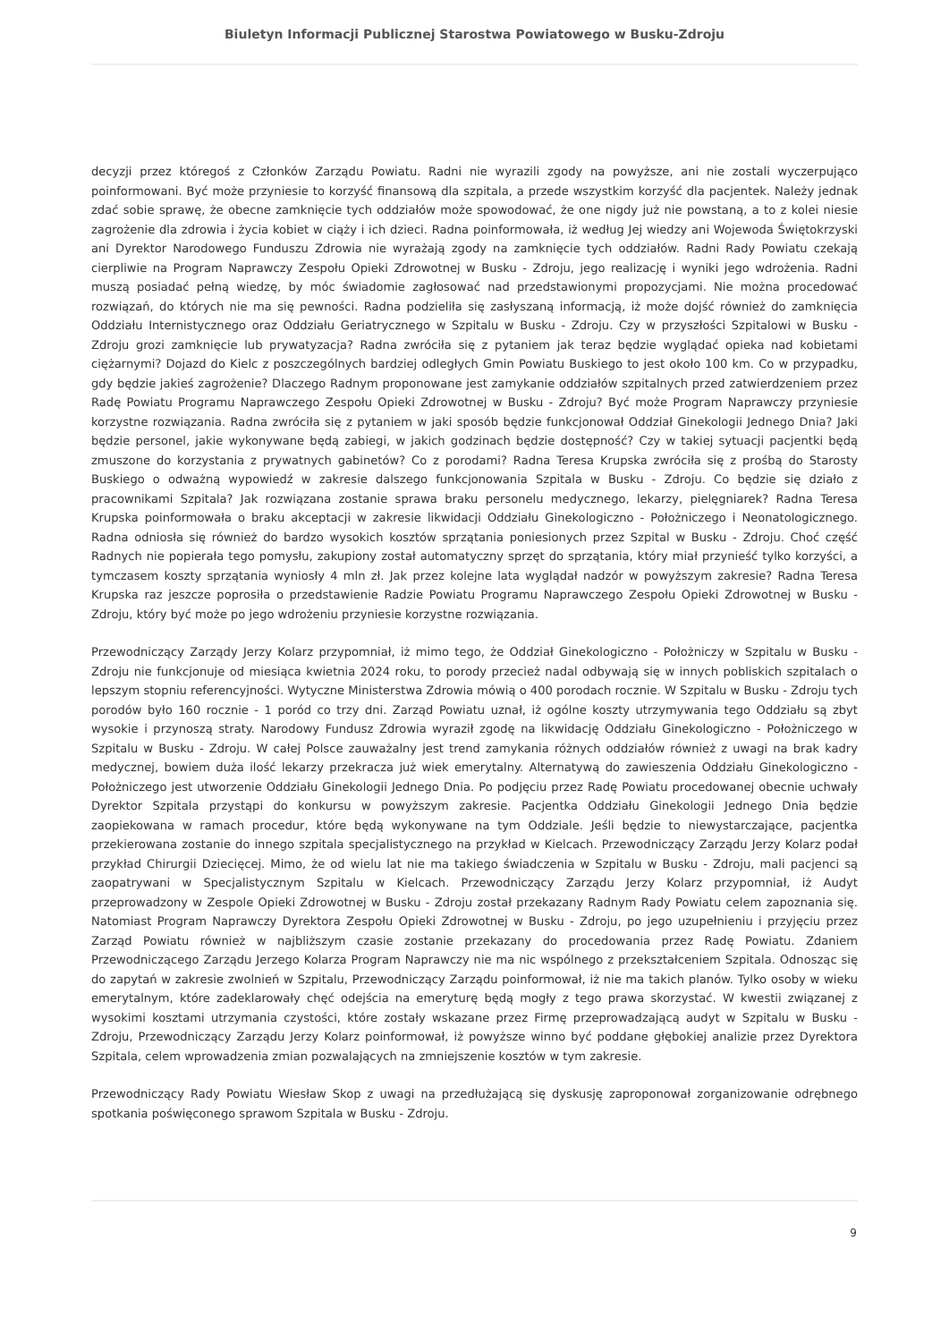Biuletyn Informacji Publicznej Starostwa Powiatowego w Busku-Zdroju
decyzji przez któregoś z Członków Zarządu Powiatu. Radni nie wyrazili zgody na powyższe, ani nie zostali wyczerpująco poinformowani. Być może przyniesie to korzyść finansową dla szpitala, a przede wszystkim korzyść dla pacjentek. Należy jednak zdać sobie sprawę, że obecne zamknięcie tych oddziałów może spowodować, że one nigdy już nie powstaną, a to z kolei niesie zagrożenie dla zdrowia i życia kobiet w ciąży i ich dzieci. Radna poinformowała, iż według Jej wiedzy ani Wojewoda Świętokrzyski ani Dyrektor Narodowego Funduszu Zdrowia nie wyrażają zgody na zamknięcie tych oddziałów. Radni Rady Powiatu czekają cierpliwie na Program Naprawczy Zespołu Opieki Zdrowotnej w Busku - Zdroju, jego realizację i wyniki jego wdrożenia. Radni muszą posiadać pełną wiedzę, by móc świadomie zagłosować nad przedstawionymi propozycjami. Nie można procedować rozwiązań, do których nie ma się pewności. Radna podzieliła się zasłyszaną informacją, iż może dojść również do zamknięcia Oddziału Internistycznego oraz Oddziału Geriatrycznego w Szpitalu w Busku - Zdroju. Czy w przyszłości Szpitalowi w Busku - Zdroju grozi zamknięcie lub prywatyzacja? Radna zwróciła się z pytaniem jak teraz będzie wyglądać opieka nad kobietami ciężarnymi? Dojazd do Kielc z poszczególnych bardziej odległych Gmin Powiatu Buskiego to jest około 100 km. Co w przypadku, gdy będzie jakieś zagrożenie? Dlaczego Radnym proponowane jest zamykanie oddziałów szpitalnych przed zatwierdzeniem przez Radę Powiatu Programu Naprawczego Zespołu Opieki Zdrowotnej w Busku - Zdroju? Być może Program Naprawczy przyniesie korzystne rozwiązania. Radna zwróciła się z pytaniem w jaki sposób będzie funkcjonował Oddział Ginekologii Jednego Dnia? Jaki będzie personel, jakie wykonywane będą zabiegi, w jakich godzinach będzie dostępność? Czy w takiej sytuacji pacjentki będą zmuszone do korzystania z prywatnych gabinetów? Co z porodami? Radna Teresa Krupska zwróciła się z prośbą do Starosty Buskiego o odważną wypowiedź w zakresie dalszego funkcjonowania Szpitala w Busku - Zdroju. Co będzie się działo z pracownikami Szpitala? Jak rozwiązana zostanie sprawa braku personelu medycznego, lekarzy, pielęgniarek? Radna Teresa Krupska poinformowała o braku akceptacji w zakresie likwidacji Oddziału Ginekologiczno - Położniczego i Neonatologicznego. Radna odniosła się również do bardzo wysokich kosztów sprzątania poniesionych przez Szpital w Busku - Zdroju. Choć część Radnych nie popierała tego pomysłu, zakupiony został automatyczny sprzęt do sprzątania, który miał przynieść tylko korzyści, a tymczasem koszty sprzątania wyniosły 4 mln zł. Jak przez kolejne lata wyglądał nadzór w powyższym zakresie? Radna Teresa Krupska raz jeszcze poprosiła o przedstawienie Radzie Powiatu Programu Naprawczego Zespołu Opieki Zdrowotnej w Busku - Zdroju, który być może po jego wdrożeniu przyniesie korzystne rozwiązania.
Przewodniczący Zarządy Jerzy Kolarz przypomniał, iż mimo tego, że Oddział Ginekologiczno - Położniczy w Szpitalu w Busku - Zdroju nie funkcjonuje od miesiąca kwietnia 2024 roku, to porody przecież nadal odbywają się w innych pobliskich szpitalach o lepszym stopniu referencyjności. Wytyczne Ministerstwa Zdrowia mówią o 400 porodach rocznie. W Szpitalu w Busku - Zdroju tych porodów było 160 rocznie - 1 poród co trzy dni. Zarząd Powiatu uznał, iż ogólne koszty utrzymywania tego Oddziału są zbyt wysokie i przynoszą straty. Narodowy Fundusz Zdrowia wyraził zgodę na likwidację Oddziału Ginekologiczno - Położniczego w Szpitalu w Busku - Zdroju. W całej Polsce zauważalny jest trend zamykania różnych oddziałów również z uwagi na brak kadry medycznej, bowiem duża ilość lekarzy przekracza już wiek emerytalny. Alternatywą do zawieszenia Oddziału Ginekologiczno - Położniczego jest utworzenie Oddziału Ginekologii Jednego Dnia. Po podjęciu przez Radę Powiatu procedowanej obecnie uchwały Dyrektor Szpitala przystąpi do konkursu w powyższym zakresie. Pacjentka Oddziału Ginekologii Jednego Dnia będzie zaopiekowana w ramach procedur, które będą wykonywane na tym Oddziale. Jeśli będzie to niewystarczające, pacjentka przekierowana zostanie do innego szpitala specjalistycznego na przykład w Kielcach. Przewodniczący Zarządu Jerzy Kolarz podał przykład Chirurgii Dziecięcej. Mimo, że od wielu lat nie ma takiego świadczenia w Szpitalu w Busku - Zdroju, mali pacjenci są zaopatrywani w Specjalistycznym Szpitalu w Kielcach. Przewodniczący Zarządu Jerzy Kolarz przypomniał, iż Audyt przeprowadzony w Zespole Opieki Zdrowotnej w Busku - Zdroju został przekazany Radnym Rady Powiatu celem zapoznania się. Natomiast Program Naprawczy Dyrektora Zespołu Opieki Zdrowotnej w Busku - Zdroju, po jego uzupełnieniu i przyjęciu przez Zarząd Powiatu również w najbliższym czasie zostanie przekazany do procedowania przez Radę Powiatu. Zdaniem Przewodniczącego Zarządu Jerzego Kolarza Program Naprawczy nie ma nic wspólnego z przekształceniem Szpitala. Odnosząc się do zapytań w zakresie zwolnień w Szpitalu, Przewodniczący Zarządu poinformował, iż nie ma takich planów. Tylko osoby w wieku emerytalnym, które zadeklarowały chęć odejścia na emeryturę będą mogły z tego prawa skorzystać. W kwestii związanej z wysokimi kosztami utrzymania czystości, które zostały wskazane przez Firmę przeprowadzającą audyt w Szpitalu w Busku - Zdroju, Przewodniczący Zarządu Jerzy Kolarz poinformował, iż powyższe winno być poddane głębokiej analizie przez Dyrektora Szpitala, celem wprowadzenia zmian pozwalających na zmniejszenie kosztów w tym zakresie.
Przewodniczący Rady Powiatu Wiesław Skop z uwagi na przedłużającą się dyskusję zaproponował zorganizowanie odrębnego spotkania poświęconego sprawom Szpitala w Busku - Zdroju.
9